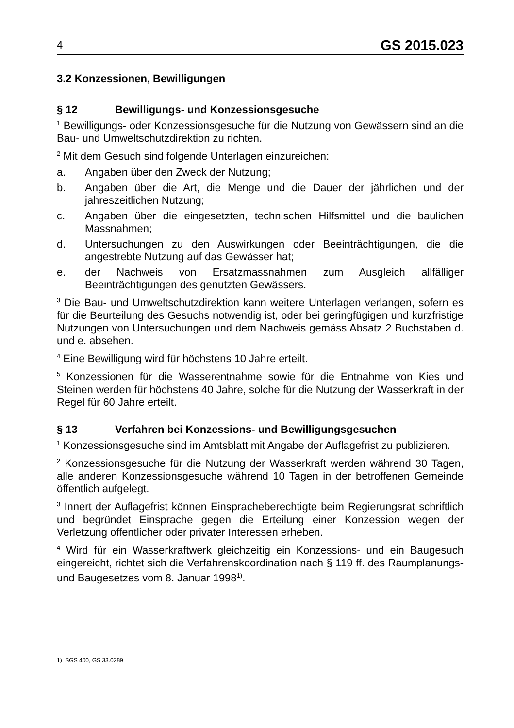4 GS 2015.023
3.2 Konzessionen, Bewilligungen
§ 12 Bewilligungs- und Konzessionsgesuche
<sup>1</sup> Bewilligungs- oder Konzessionsgesuche für die Nutzung von Gewässern sind an die Bau- und Umweltschutzdirektion zu richten.
<sup>2</sup> Mit dem Gesuch sind folgende Unterlagen einzureichen:
a. Angaben über den Zweck der Nutzung;
b. Angaben über die Art, die Menge und die Dauer der jährlichen und der jahreszeitlichen Nutzung;
c. Angaben über die eingesetzten, technischen Hilfsmittel und die baulichen Massnahmen;
d. Untersuchungen zu den Auswirkungen oder Beeinträchtigungen, die die angestrebte Nutzung auf das Gewässer hat;
e. der Nachweis von Ersatzmassnahmen zum Ausgleich allfälliger Beeinträchtigungen des genutzten Gewässers.
<sup>3</sup> Die Bau- und Umweltschutzdirektion kann weitere Unterlagen verlangen, sofern es für die Beurteilung des Gesuchs notwendig ist, oder bei geringfügigen und kurzfristige Nutzungen von Untersuchungen und dem Nachweis gemäss Absatz 2 Buchstaben d. und e. absehen.
<sup>4</sup> Eine Bewilligung wird für höchstens 10 Jahre erteilt.
<sup>5</sup> Konzessionen für die Wasserentnahme sowie für die Entnahme von Kies und Steinen werden für höchstens 40 Jahre, solche für die Nutzung der Wasserkraft in der Regel für 60 Jahre erteilt.
§ 13 Verfahren bei Konzessions- und Bewilligungsgesuchen
<sup>1</sup> Konzessionsgesuche sind im Amtsblatt mit Angabe der Auflagefrist zu publizieren.
<sup>2</sup> Konzessionsgesuche für die Nutzung der Wasserkraft werden während 30 Tagen, alle anderen Konzessionsgesuche während 10 Tagen in der betroffenen Gemeinde öffentlich aufgelegt.
<sup>3</sup> Innert der Auflagefrist können Einspracheberechtigte beim Regierungsrat schriftlich und begründet Einsprache gegen die Erteilung einer Konzession wegen der Verletzung öffentlicher oder privater Interessen erheben.
<sup>4</sup> Wird für ein Wasserkraftwerk gleichzeitig ein Konzessions- und ein Baugesuch eingereicht, richtet sich die Verfahrenskoordination nach § 119 ff. des Raumplanungs- und Baugesetzes vom 8. Januar 1998<sup>1)</sup>.
1) SGS 400, GS 33.0289